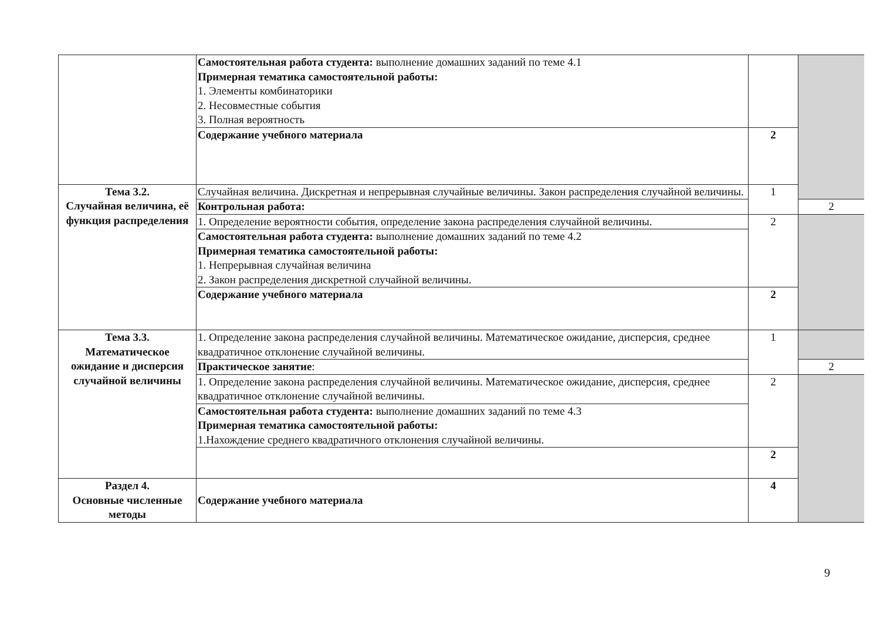| | Самостоятельная работа студента: выполнение домашних заданий по теме 4.1 Примерная тематика самостоятельной работы: 1. Элементы комбинаторики 2. Несовместные события 3. Полная вероятность | | |
| | Содержание учебного материала | 2 | |
| Тема 3.2. Случайная величина, её функция распределения | Случайная величина. Дискретная и непрерывная случайные величины. Закон распределения случайной величины. | 1 | |
| | Контрольная работа: | | 2 |
| | 1. Определение вероятности события, определение закона распределения случайной величины. | 2 | |
| | Самостоятельная работа студента: выполнение домашних заданий по теме 4.2 Примерная тематика самостоятельной работы: 1. Непрерывная случайная величина 2. Закон распределения дискретной случайной величины. | | |
| | Содержание учебного материала | 2 | |
| Тема 3.3. Математическое ожидание и дисперсия случайной величины | 1. Определение закона распределения случайной величины. Математическое ожидание, дисперсия, среднее квадратичное отклонение случайной величины. | 1 | |
| | Практическое занятие : | | 2 |
| | 1. Определение закона распределения случайной величины. Математическое ожидание, дисперсия, среднее квадратичное отклонение случайной величины. | 2 | |
| | Самостоятельная работа студента: выполнение домашних заданий по теме 4.3 Примерная тематика самостоятельной работы: 1.Нахождение среднего квадратичного отклонения случайной величины. | | |
| | | 2 | |
| Раздел 4. Основные численные методы | Содержание учебного материала | 4 | |
9